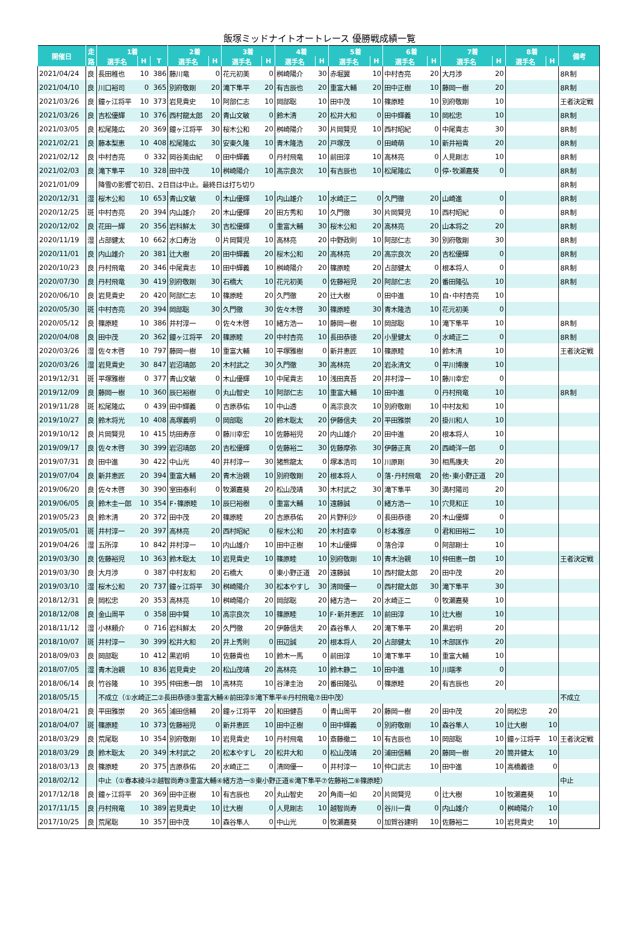飯塚ミッドナイトオートレース 優勝戦成績一覧
| 開催日 | 走 | 1着 | | | 2着 | | 3着 | | 4着 | | 5着 | | 6着 | | 7着 | | 8着 | | 備考 |
| --- | --- | --- | --- | --- | --- | --- | --- | --- | --- | --- | --- | --- | --- | --- | --- | --- | --- | --- | --- |
| | 路 | 選手名 | H | T | 選手名 | H | 選手名 | H | 選手名 | H | 選手名 | H | 選手名 | H | 選手名 | H | 選手名 | H | |
| 2021/04/24 | 良 | 長田稚也 | 10 | 386 | 藤川竜 | 0 | 花元初美 | 0 | 桝崎陽介 | 30 | 赤堀翼 | 10 | 中村杏亮 | 20 | 大月渉 | 20 | | | 8R制 |
| 2021/04/10 | 良 | 川口裕司 | 0 | 365 | 別府敬剛 | 20 | 滝下隼平 | 20 | 有吉辰也 | 20 | 重富大輔 | 20 | 田中正樹 | 10 | 藤岡一樹 | 20 | | | 8R制 |
| 2021/03/26 | 良 | 鐘ヶ江将平 | 10 | 373 | 岩見貴史 | 10 | 阿部仁志 | 10 | 岡部聡 | 10 | 田中茂 | 10 | 篠原睦 | 10 | 別府敬剛 | 10 | | | 王者決定戦 |
| 2021/03/26 | 良 | 吉松優輝 | 10 | 376 | 西村龍太郎 | 20 | 青山文敏 | 0 | 鈴木清 | 20 | 松井大和 | 0 | 田中輝義 | 10 | 岡松忠 | 10 | | | 8R制 |
| 2021/03/05 | 良 | 松尾隆広 | 20 | 369 | 鐘ヶ江将平 | 30 | 桜木公和 | 20 | 桝崎陽介 | 30 | 片岡賢児 | 10 | 西村昭紀 | 0 | 中尾貴志 | 30 | | | 8R制 |
| 2021/02/21 | 良 | 藤本梨恵 | 10 | 408 | 松尾隆広 | 30 | 安東久隆 | 10 | 青木隆浩 | 20 | 戸塚茂 | 0 | 田崎萌 | 10 | 新井裕貴 | 20 | | | 8R制 |
| 2021/02/12 | 良 | 中村杏亮 | 0 | 332 | 岡谷美由紀 | 0 | 田中輝義 | 0 | 丹村飛竜 | 10 | 前田淳 | 10 | 高林亮 | 0 | 人見剛志 | 10 | | | 8R制 |
| 2021/02/03 | 良 | 滝下隼平 | 10 | 328 | 田中茂 | 10 | 桝崎陽介 | 10 | 高宗良次 | 10 | 有吉辰也 | 10 | 松尾隆広 | 0 | 停･牧瀬嘉葵 | 0 | | | 8R制 |
| 2021/01/09 | | 降雪の影響で初日、2日目は中止。最終日は打ち切り | | | | | | | | | | | | | | | | | 8R制 |
| 2020/12/31 | 湿 | 桜木公和 | 10 | 653 | 青山文敏 | 0 | 木山優輝 | 10 | 内山雄介 | 10 | 水崎正二 | 0 | 久門徹 | 20 | 山崎進 | 0 | | | 8R制 |
| 2020/12/25 | 斑 | 中村杏亮 | 20 | 394 | 内山雄介 | 20 | 木山優輝 | 20 | 田方秀和 | 10 | 久門徹 | 30 | 片岡賢児 | 10 | 西村昭紀 | 0 | | | 8R制 |
| 2020/12/02 | 良 | 花田一輝 | 20 | 356 | 岩科鮮太 | 30 | 吉松優輝 | 0 | 重富大輔 | 30 | 桜木公和 | 20 | 高林亮 | 20 | 山本将之 | 20 | | | 8R制 |
| 2020/11/19 | 湿 | 占部健太 | 10 | 662 | 水口寿治 | 0 | 片岡賢児 | 10 | 高林亮 | 20 | 中野政則 | 10 | 阿部仁志 | 30 | 別府敬剛 | 30 | | | 8R制 |
| 2020/11/01 | 良 | 内山雄介 | 20 | 381 | 辻大樹 | 20 | 田中輝義 | 20 | 桜木公和 | 20 | 高林亮 | 20 | 高宗良次 | 20 | 吉松優輝 | 0 | | | 8R制 |
| 2020/10/23 | 良 | 丹村飛竜 | 20 | 346 | 中尾貴志 | 10 | 田中輝義 | 10 | 桝崎陽介 | 20 | 篠原睦 | 20 | 占部健太 | 0 | 根本将人 | 0 | | | 8R制 |
| 2020/07/30 | 良 | 丹村飛竜 | 30 | 419 | 別府敬剛 | 30 | 石橋大 | 10 | 花元初美 | 0 | 佐藤裕児 | 20 | 阿部仁志 | 20 | 番田隆弘 | 10 | | | 8R制 |
| 2020/06/10 | 良 | 岩見貴史 | 20 | 420 | 阿部仁志 | 10 | 篠原睦 | 20 | 久門徹 | 20 | 辻大樹 | 0 | 田中進 | 10 | 自･中村杏亮 | 10 | | | |
| 2020/05/30 | 斑 | 中村杏亮 | 20 | 394 | 岡部聡 | 30 | 久門徹 | 30 | 佐々木啓 | 30 | 篠原睦 | 30 | 青木隆浩 | 10 | 花元初美 | 0 | | | |
| 2020/05/12 | 良 | 篠原睦 | 10 | 386 | 井村淳一 | 0 | 佐々木啓 | 10 | 緒方浩一 | 10 | 藤岡一樹 | 10 | 岡部聡 | 10 | 滝下隼平 | 10 | | | 8R制 |
| 2020/04/08 | 良 | 田中茂 | 20 | 362 | 鐘ヶ江将平 | 20 | 篠原睦 | 20 | 中村杏亮 | 10 | 長田恭徳 | 20 | 小里健太 | 0 | 水崎正二 | 0 | | | 8R制 |
| 2020/03/26 | 湿 | 佐々木啓 | 10 | 797 | 藤岡一樹 | 10 | 重富大輔 | 10 | 平塚雅樹 | 0 | 新井恵匠 | 10 | 篠原睦 | 10 | 鈴木清 | 10 | | | 王者決定戦 |
| 2020/03/26 | 湿 | 岩見貴史 | 30 | 847 | 岩沼靖郎 | 20 | 木村武之 | 30 | 久門徹 | 30 | 高林亮 | 20 | 岩永清文 | 0 | 平川博康 | 10 | | | |
| 2019/12/31 | 斑 | 平塚雅樹 | 0 | 377 | 青山文敏 | 0 | 木山優輝 | 10 | 中尾貴志 | 10 | 浅田真吾 | 20 | 井村淳一 | 10 | 藤川幸宏 | 0 | | | |
| 2019/12/09 | 良 | 藤岡一樹 | 10 | 360 | 辰巳裕樹 | 0 | 丸山智史 | 10 | 阿部仁志 | 10 | 重富大輔 | 10 | 田中進 | 0 | 丹村飛竜 | 10 | | | 8R制 |
| 2019/11/28 | 斑 | 松尾隆広 | 0 | 439 | 田中輝義 | 0 | 吉原恭佑 | 10 | 中山透 | 0 | 高宗良次 | 10 | 別府敬剛 | 10 | 中村友和 | 10 | | | |
| 2019/10/27 | 良 | 鈴木将光 | 10 | 408 | 高塚義明 | 0 | 岡部聡 | 20 | 鈴木聡太 | 20 | 伊藤信夫 | 20 | 平田雅崇 | 20 | 掛川和人 | 10 | | | |
| 2019/10/12 | 良 | 片岡賢児 | 10 | 415 | 坊田寿彦 | 0 | 藤川幸宏 | 10 | 佐藤裕児 | 20 | 内山雄介 | 20 | 田中進 | 20 | 根本将人 | 10 | | | |
| 2019/09/17 | 良 | 佐々木啓 | 30 | 399 | 岩沼靖郎 | 20 | 吉松優輝 | 0 | 佐藤裕二 | 30 | 佐藤摩弥 | 30 | 伊藤正真 | 20 | 西崎洋一郎 | 0 | | | |
| 2019/07/31 | 良 | 田中進 | 30 | 422 | 中山光 | 40 | 井村淳一 | 30 | 猪熊龍太 | 0 | 塚本浩司 | 10 | 川原剛 | 30 | 相馬康夫 | 20 | | | |
| 2019/07/04 | 良 | 新井恵匠 | 20 | 394 | 重富大輔 | 20 | 青木治親 | 10 | 別府敬剛 | 20 | 根本将人 | 0 | 落･丹村飛竜 | 20 | 他･東小野正道 | 20 | | | |
| 2019/06/20 | 良 | 佐々木啓 | 30 | 390 | 室田泰利 | 0 | 牧瀬嘉葵 | 20 | 松山茂靖 | 30 | 木村武之 | 30 | 滝下隼平 | 30 | 満村陽司 | 20 | | | |
| 2019/06/05 | 良 | 鈴木圭一郎 | 10 | 354 | F･篠原睦 | 10 | 辰巳裕樹 | 0 | 重富大輔 | 10 | 遠藤誠 | 0 | 緒方浩一 | 10 | 穴見和正 | 10 | | | |
| 2019/05/23 | 良 | 鈴木清 | 20 | 372 | 田中茂 | 20 | 篠原睦 | 20 | 吉原恭佑 | 20 | 片野利沙 | 0 | 長田恭徳 | 20 | 木山優輝 | 0 | | | |
| 2019/05/01 | 斑 | 井村淳一 | 20 | 397 | 高林亮 | 20 | 西村昭紀 | 0 | 桜木公和 | 20 | 木村直幸 | 0 | 杉本雅彦 | 0 | 君和田裕二 | 10 | | | |
| 2019/04/26 | 湿 | 五所淳 | 10 | 842 | 井村淳一 | 10 | 内山雄介 | 10 | 田中正樹 | 10 | 木山優輝 | 0 | 落合淳 | 0 | 阿部剛士 | 10 | | | |
| 2019/03/30 | 良 | 佐藤裕児 | 10 | 363 | 鈴木聡太 | 10 | 岩見貴史 | 10 | 篠原睦 | 10 | 別府敬剛 | 10 | 青木治親 | 10 | 仲田恵一朗 | 10 | | | 王者決定戦 |
| 2019/03/30 | 良 | 大月渉 | 0 | 387 | 中村友和 | 20 | 石橋大 | 0 | 東小野正道 | 20 | 遠藤誠 | 10 | 西村龍太郎 | 20 | 田中茂 | 20 | | | |
| 2019/03/10 | 湿 | 桜木公和 | 20 | 737 | 鐘ヶ江将平 | 30 | 桝崎陽介 | 30 | 松本やすし | 30 | 清岡優一 | 0 | 西村龍太郎 | 30 | 滝下隼平 | 30 | | | |
| 2018/12/31 | 良 | 岡松忠 | 20 | 353 | 高林亮 | 10 | 桝崎陽介 | 20 | 岡部聡 | 20 | 緒方浩一 | 20 | 水崎正二 | 0 | 牧瀬嘉葵 | 10 | | | |
| 2018/12/08 | 良 | 金山周平 | 0 | 358 | 田中賢 | 10 | 高宗良次 | 10 | 篠原睦 | 10 | F･新井恵匠 | 10 | 前田淳 | 10 | 辻大樹 | 10 | | | |
| 2018/11/12 | 湿 | 小林頼介 | 0 | 716 | 岩科鮮太 | 20 | 久門徹 | 20 | 伊藤信夫 | 20 | 森谷隼人 | 20 | 滝下隼平 | 20 | 黒岩明 | 20 | | | |
| 2018/10/07 | 斑 | 井村淳一 | 30 | 399 | 松井大和 | 20 | 井上秀則 | 0 | 田辺誠 | 20 | 根本将人 | 20 | 占部健太 | 10 | 木部匡作 | 20 | | | |
| 2018/09/03 | 良 | 岡部聡 | 10 | 412 | 黒岩明 | 10 | 佐藤貴也 | 10 | 鈴木一馬 | 0 | 前田淳 | 10 | 滝下隼平 | 10 | 重富大輔 | 10 | | | |
| 2018/07/05 | 湿 | 青木治親 | 10 | 836 | 岩見貴史 | 20 | 松山茂靖 | 20 | 高林亮 | 10 | 鈴木静二 | 10 | 田中進 | 10 | 川端孝 | 0 | | | |
| 2018/06/14 | 良 | 竹谷隆 | 10 | 395 | 仲田恵一朗 | 10 | 高林亮 | 10 | 谷津圭治 | 20 | 番田隆弘 | 0 | 篠原睦 | 20 | 有吉辰也 | 20 | | | |
| 2018/05/15 | | 不成立（①水崎正二②長田恭徳③重富大輔④前田淳⑤滝下隼平⑥丹村飛竜⑦田中茂） | | | | | | | | | | | | | | | | | 不成立 |
| 2018/04/21 | 良 | 平田雅崇 | 20 | 365 | 浦田信輔 | 20 | 鐘ヶ江将平 | 20 | 和田健吾 | 0 | 青山周平 | 20 | 藤岡一樹 | 20 | 田中茂 | 20 | 岡松忠 | 20 | |
| 2018/04/07 | 斑 | 篠原睦 | 10 | 373 | 佐藤裕児 | 0 | 新井恵匠 | 10 | 田中正樹 | 0 | 田中輝義 | 0 | 別府敬剛 | 10 | 森谷隼人 | 10 | 辻大樹 | 10 | |
| 2018/03/29 | 良 | 荒尾聡 | 10 | 354 | 別府敬剛 | 10 | 岩見貴史 | 10 | 丹村飛竜 | 10 | 斎藤撤二 | 10 | 有吉辰也 | 10 | 岡部聡 | 10 | 鐘ヶ江将平 | 10 | 王者決定戦 |
| 2018/03/29 | 良 | 鈴木聡太 | 20 | 349 | 木村武之 | 20 | 松本やすし | 20 | 松井大和 | 0 | 松山茂靖 | 20 | 浦田信輔 | 20 | 藤岡一樹 | 20 | 筒井健太 | 10 | |
| 2018/03/13 | 良 | 篠原睦 | 20 | 375 | 吉原恭佑 | 20 | 水崎正二 | 0 | 清岡優一 | 0 | 井村淳一 | 10 | 仲口武志 | 10 | 田中進 | 10 | 高橋義徳 | 0 | |
| 2018/02/12 | | 中止（①春本綾斗②越智尚寿③重富大輔④緒方浩一⑤東小野正道⑥滝下隼平⑦佐藤裕二⑧篠原睦） | | | | | | | | | | | | | | | | | 中止 |
| 2017/12/18 | 良 | 鐘ヶ江将平 | 20 | 369 | 田中正樹 | 10 | 有吉辰也 | 20 | 丸山智史 | 20 | 角南一如 | 20 | 片岡賢児 | 0 | 辻大樹 | 10 | 牧瀬嘉葵 | 10 | |
| 2017/11/15 | 良 | 丹村飛竜 | 10 | 389 | 岩見貴史 | 10 | 辻大樹 | 0 | 人見剛志 | 10 | 越智尚寿 | 0 | 谷川一貴 | 0 | 内山雄介 | 0 | 桝崎陽介 | 10 | |
| 2017/10/25 | 良 | 荒尾聡 | 10 | 357 | 田中茂 | 10 | 森谷隼人 | 0 | 中山光 | 0 | 牧瀬嘉葵 | 0 | 加賀谷建明 | 10 | 佐藤裕二 | 10 | 岩見貴史 | 10 | |